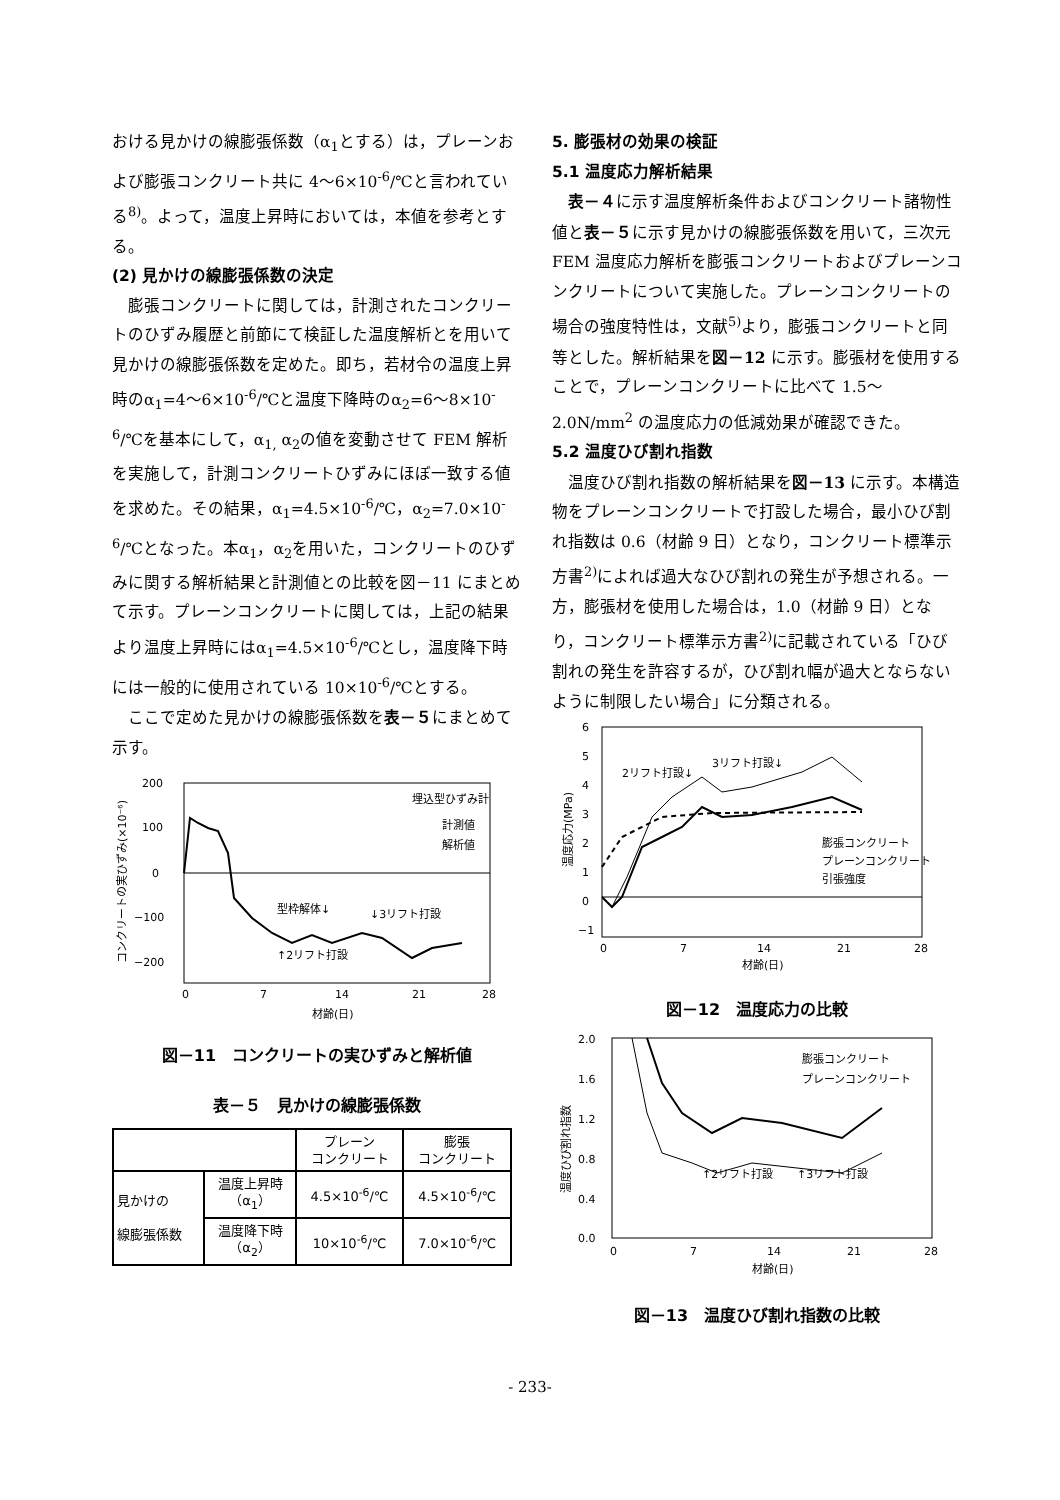おける見かけの線膨張係数（α<sub>1</sub>とする）は，プレーンおよび膨張コンクリート共に 4～6×10<sup>-6</sup>/℃と言われている<sup>8)</sup>。よって，温度上昇時においては，本値を参考とする。
(2) 見かけの線膨張係数の決定
膨張コンクリートに関しては，計測されたコンクリートのひずみ履歴と前節にて検証した温度解析とを用いて見かけの線膨張係数を定めた。即ち，若材令の温度上昇時のα<sub>1</sub>=4～6×10<sup>-6</sup>/℃と温度下降時のα<sub>2</sub>=6～8×10<sup>-6</sup>/℃を基本にして，α<sub>1,</sub> α<sub>2</sub>の値を変動させて FEM 解析を実施して，計測コンクリートひずみにほぼ一致する値を求めた。その結果，α<sub>1</sub>=4.5×10<sup>-6</sup>/℃，α<sub>2</sub>=7.0×10<sup>-6</sup>/℃となった。本α<sub>1</sub>，α<sub>2</sub>を用いた，コンクリートのひずみに関する解析結果と計測値との比較を図－11 にまとめて示す。プレーンコンクリートに関しては，上記の結果より温度上昇時にはα<sub>1</sub>=4.5×10<sup>-6</sup>/℃とし，温度降下時には一般的に使用されている 10×10<sup>-6</sup>/℃とする。
ここで定めた見かけの線膨張係数を表－５にまとめて示す。
200
100
0
−100
−200
0
7
14
21
28
材齢(日)
埋込型ひずみ計
計測値
解析値
型枠解体↓
↓3リフト打設
↑2リフト打設
コンクリートの実ひずみ(×10⁻⁶)
図－11　コンクリートの実ひずみと解析値
表－５　見かけの線膨張係数
| | | プレーン コンクリート | 膨張 コンクリート |
| --- | --- | --- | --- |
| 見かけの 線膨張係数 | 温度上昇時 （α<sub>1</sub>） | 4.5×10<sup>-6</sup>/℃ | 4.5×10<sup>-6</sup>/℃ |
| | 温度降下時 （α<sub>2</sub>） | 10×10<sup>-6</sup>/℃ | 7.0×10<sup>-6</sup>/℃ |
5. 膨張材の効果の検証
5.1 温度応力解析結果
表－４に示す温度解析条件およびコンクリート諸物性値と表－５に示す見かけの線膨張係数を用いて，三次元 FEM 温度応力解析を膨張コンクリートおよびプレーンコンクリートについて実施した。プレーンコンクリートの場合の強度特性は，文献<sup>5)</sup>より，膨張コンクリートと同等とした。解析結果を図－12 に示す。膨張材を使用することで，プレーンコンクリートに比べて 1.5～2.0N/mm<sup>2</sup> の温度応力の低減効果が確認できた。
5.2 温度ひび割れ指数
温度ひび割れ指数の解析結果を図－13 に示す。本構造物をプレーンコンクリートで打設した場合，最小ひび割れ指数は 0.6（材齢 9 日）となり，コンクリート標準示方書<sup>2)</sup>によれば過大なひび割れの発生が予想される。一方，膨張材を使用した場合は，1.0（材齢 9 日）となり，コンクリート標準示方書<sup>2)</sup>に記載されている「ひび割れの発生を許容するが，ひび割れ幅が過大とならないように制限したい場合」に分類される。
6
5
4
3
2
1
0
−1
0
7
14
21
28
材齢(日)
2リフト打設↓
3リフト打設↓
膨張コンクリート
プレーンコンクリート
引張強度
温度応力(MPa)
図－12　温度応力の比較
2.0
1.6
1.2
0.8
0.4
0.0
0
7
14
21
28
材齢(日)
膨張コンクリート
プレーンコンクリート
↑2リフト打設
↑3リフト打設
温度ひび割れ指数
図－13　温度ひび割れ指数の比較
- 233-